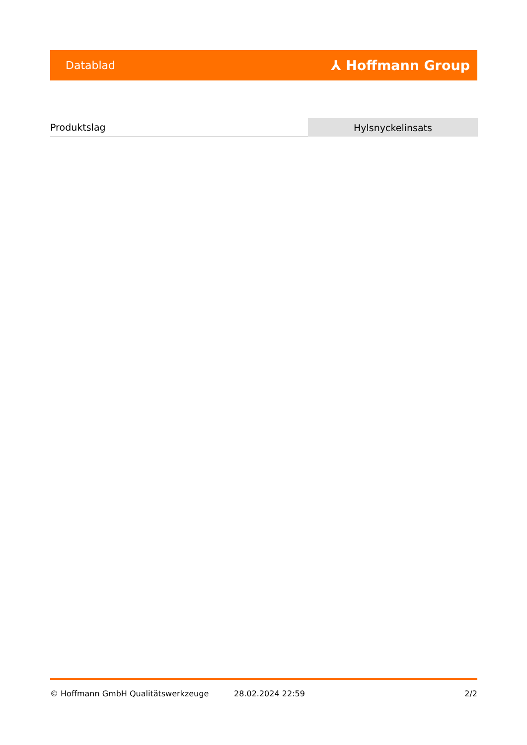Datablad ⅄ Hoffmann Group
| Produktslag | Hylsnyckelinsats |
© Hoffmann GmbH Qualitätswerkzeuge 28.02.2024 22:59 2/2